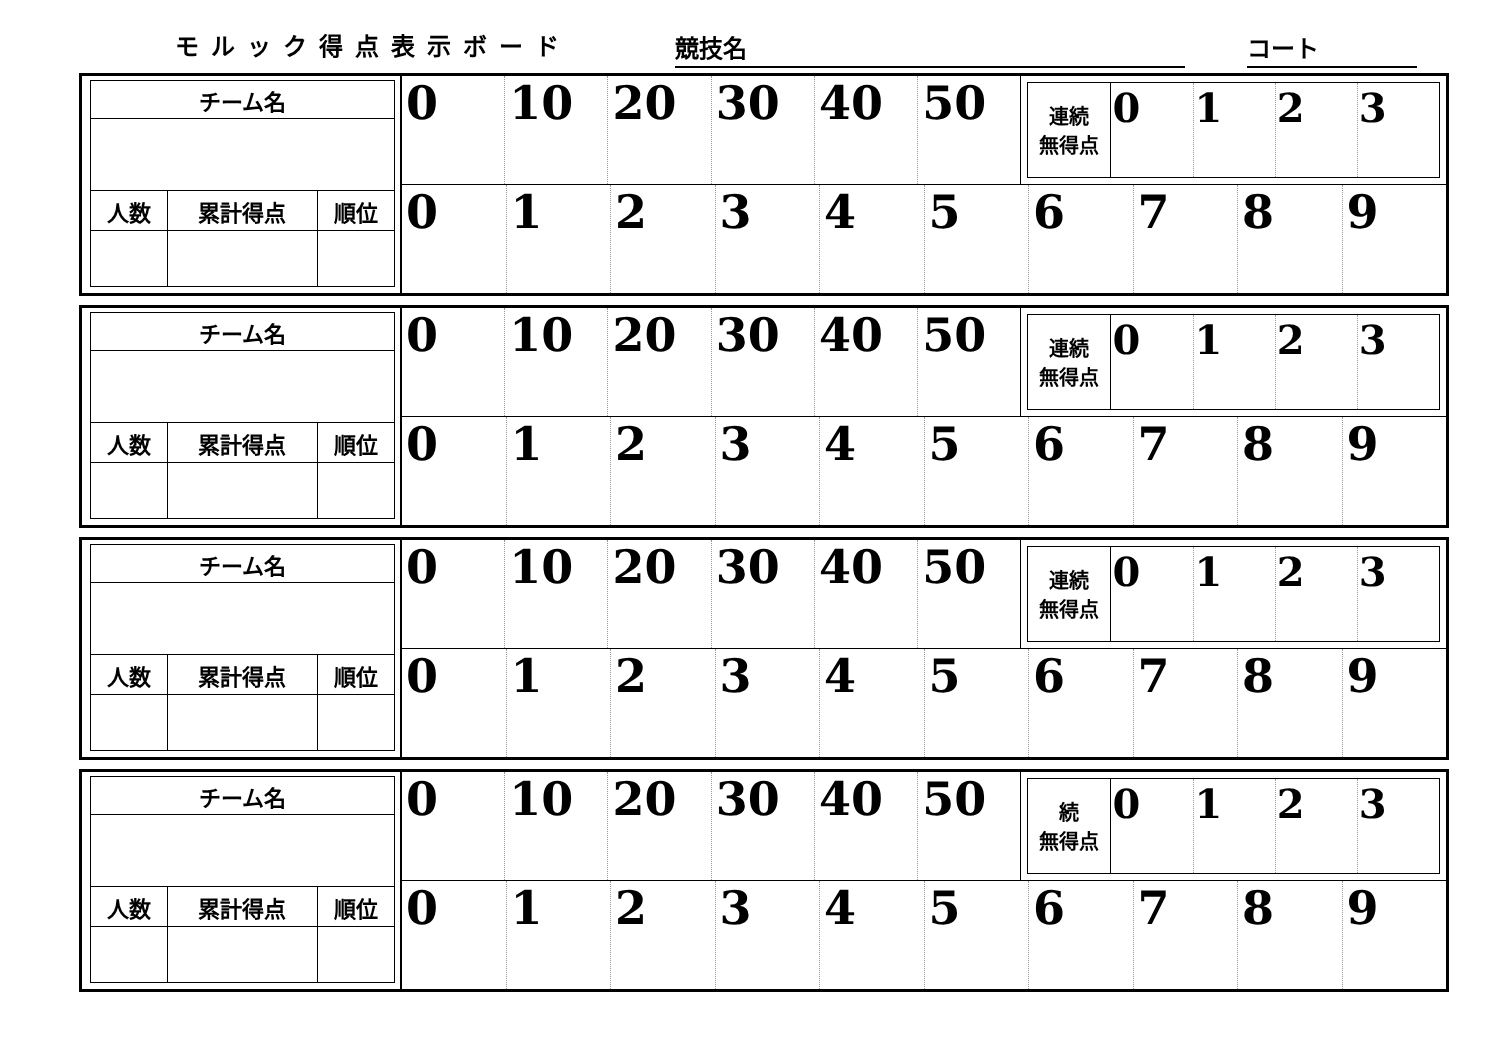モルック得点表示ボード
競技名
コート
| チーム名 | | |
| 人数 | 累計得点 | 順位 |
0 10 20 30 40 50
| 連続 無得点 | 0 | 1 | 2 | 3 |
0 1 2 3 4 5 6 7 8 9
| チーム名 | | |
| 人数 | 累計得点 | 順位 |
0 10 20 30 40 50
| 連続 無得点 | 0 | 1 | 2 | 3 |
0 1 2 3 4 5 6 7 8 9
| チーム名 | | |
| 人数 | 累計得点 | 順位 |
0 10 20 30 40 50
| 連続 無得点 | 0 | 1 | 2 | 3 |
0 1 2 3 4 5 6 7 8 9
| チーム名 | | |
| 人数 | 累計得点 | 順位 |
0 10 20 30 40 50
| 続 無得点 | 0 | 1 | 2 | 3 |
0 1 2 3 4 5 6 7 8 9